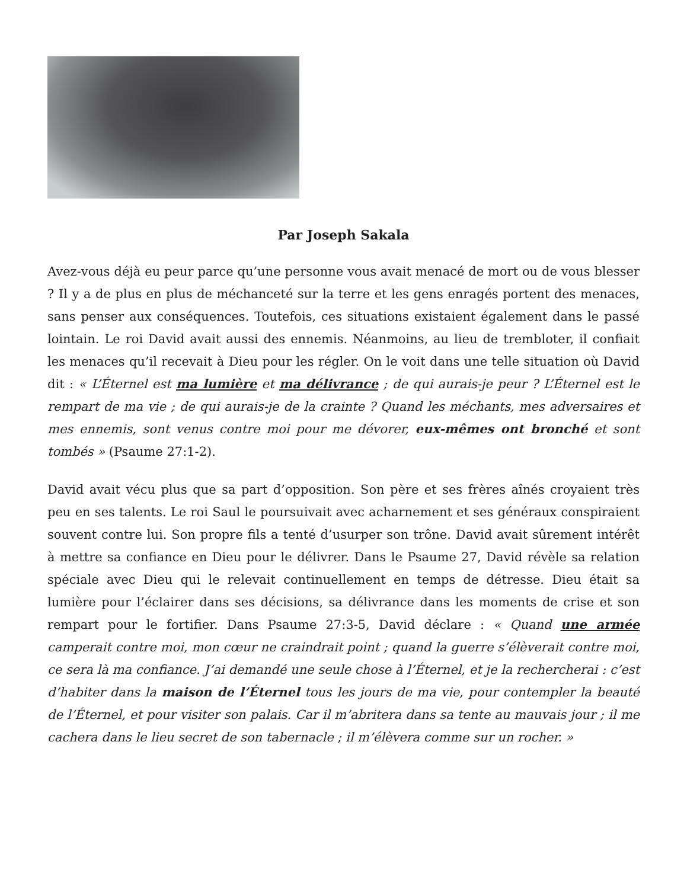Par Joseph Sakala
Avez-vous déjà eu peur parce qu’une personne vous avait menacé de mort ou de vous blesser ? Il y a de plus en plus de méchanceté sur la terre et les gens enragés portent des menaces, sans penser aux conséquences. Toutefois, ces situations existaient également dans le passé lointain. Le roi David avait aussi des ennemis. Néanmoins, au lieu de trembloter, il confiait les menaces qu’il recevait à Dieu pour les régler. On le voit dans une telle situation où David dit : « L’Éternel est ma lumière et ma délivrance ; de qui aurais-je peur ? L’Éternel est le rempart de ma vie ; de qui aurais-je de la crainte ? Quand les méchants, mes adversaires et mes ennemis, sont venus contre moi pour me dévorer, eux-mêmes ont bronché et sont tombés » (Psaume 27:1-2).
David avait vécu plus que sa part d’opposition. Son père et ses frères aînés croyaient très peu en ses talents. Le roi Saul le poursuivait avec acharnement et ses généraux conspiraient souvent contre lui. Son propre fils a tenté d’usurper son trône. David avait sûrement intérêt à mettre sa confiance en Dieu pour le délivrer. Dans le Psaume 27, David révèle sa relation spéciale avec Dieu qui le relevait continuellement en temps de détresse. Dieu était sa lumière pour l’éclairer dans ses décisions, sa délivrance dans les moments de crise et son rempart pour le fortifier. Dans Psaume 27:3-5, David déclare : « Quand une armée camperait contre moi, mon cœur ne craindrait point ; quand la guerre s’élèverait contre moi, ce sera là ma confiance. J’ai demandé une seule chose à l’Éternel, et je la rechercherai : c’est d’habiter dans la maison de l’Éternel tous les jours de ma vie, pour contempler la beauté de l’Éternel, et pour visiter son palais. Car il m’abritera dans sa tente au mauvais jour ; il me cachera dans le lieu secret de son tabernacle ; il m’élèvera comme sur un rocher. »